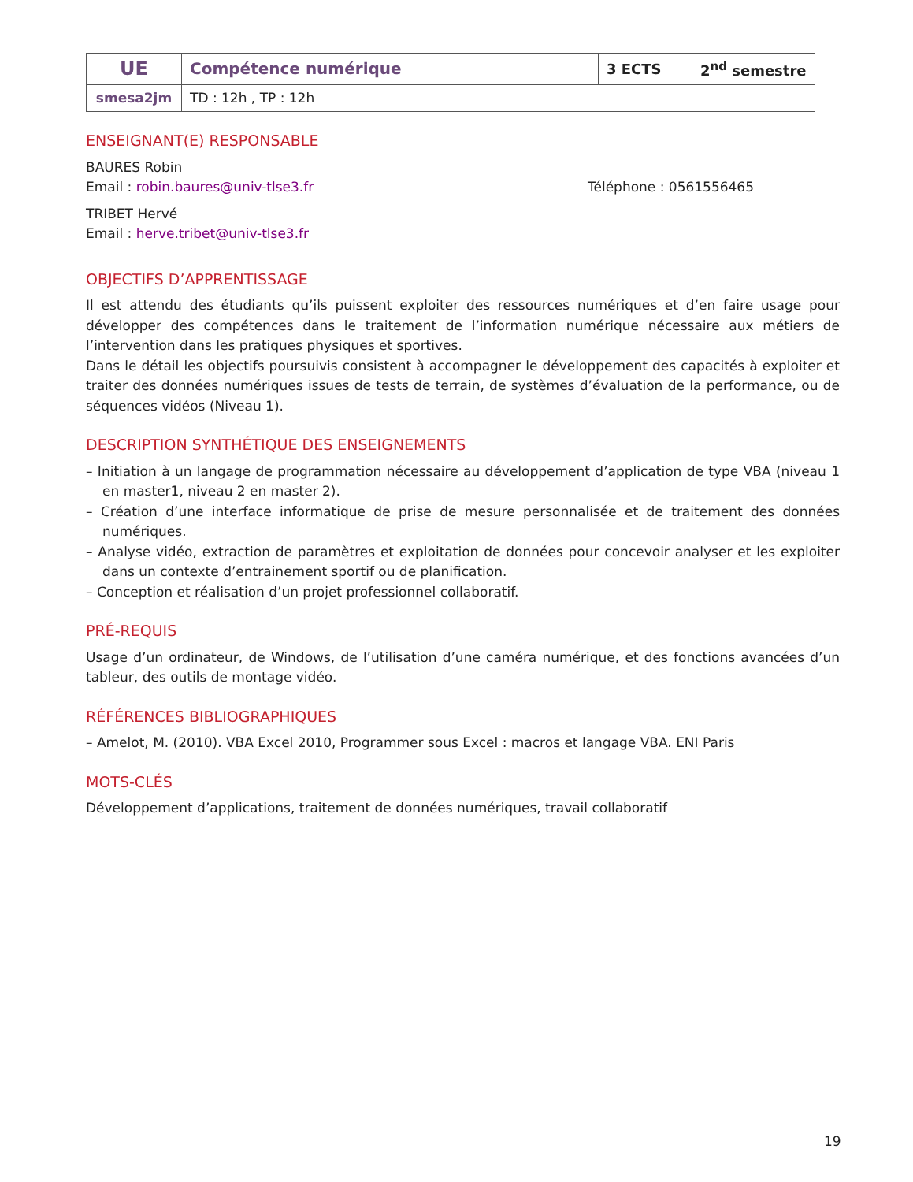| UE | Compétence numérique | 3 ECTS | 2<sup>nd</sup> semestre |
| smesa2jm | TD : 12h , TP : 12h | | |
ENSEIGNANT(E) RESPONSABLE
BAURES Robin
Email : robin.baures@univ-tlse3.fr Téléphone : 0561556465
TRIBET Hervé
Email : herve.tribet@univ-tlse3.fr
OBJECTIFS D’APPRENTISSAGE
Il est attendu des étudiants qu’ils puissent exploiter des ressources numériques et d’en faire usage pour développer des compétences dans le traitement de l’information numérique nécessaire aux métiers de l’intervention dans les pratiques physiques et sportives.
Dans le détail les objectifs poursuivis consistent à accompagner le développement des capacités à exploiter et traiter des données numériques issues de tests de terrain, de systèmes d’évaluation de la performance, ou de séquences vidéos (Niveau 1).
DESCRIPTION SYNTHÉTIQUE DES ENSEIGNEMENTS
– Initiation à un langage de programmation nécessaire au développement d’application de type VBA (niveau 1 en master1, niveau 2 en master 2).
– Création d’une interface informatique de prise de mesure personnalisée et de traitement des données numériques.
– Analyse vidéo, extraction de paramètres et exploitation de données pour concevoir analyser et les exploiter dans un contexte d’entrainement sportif ou de planification.
– Conception et réalisation d’un projet professionnel collaboratif.
PRÉ-REQUIS
Usage d’un ordinateur, de Windows, de l’utilisation d’une caméra numérique, et des fonctions avancées d’un tableur, des outils de montage vidéo.
RÉFÉRENCES BIBLIOGRAPHIQUES
– Amelot, M. (2010). VBA Excel 2010, Programmer sous Excel : macros et langage VBA. ENI Paris
MOTS-CLÉS
Développement d’applications, traitement de données numériques, travail collaboratif
19